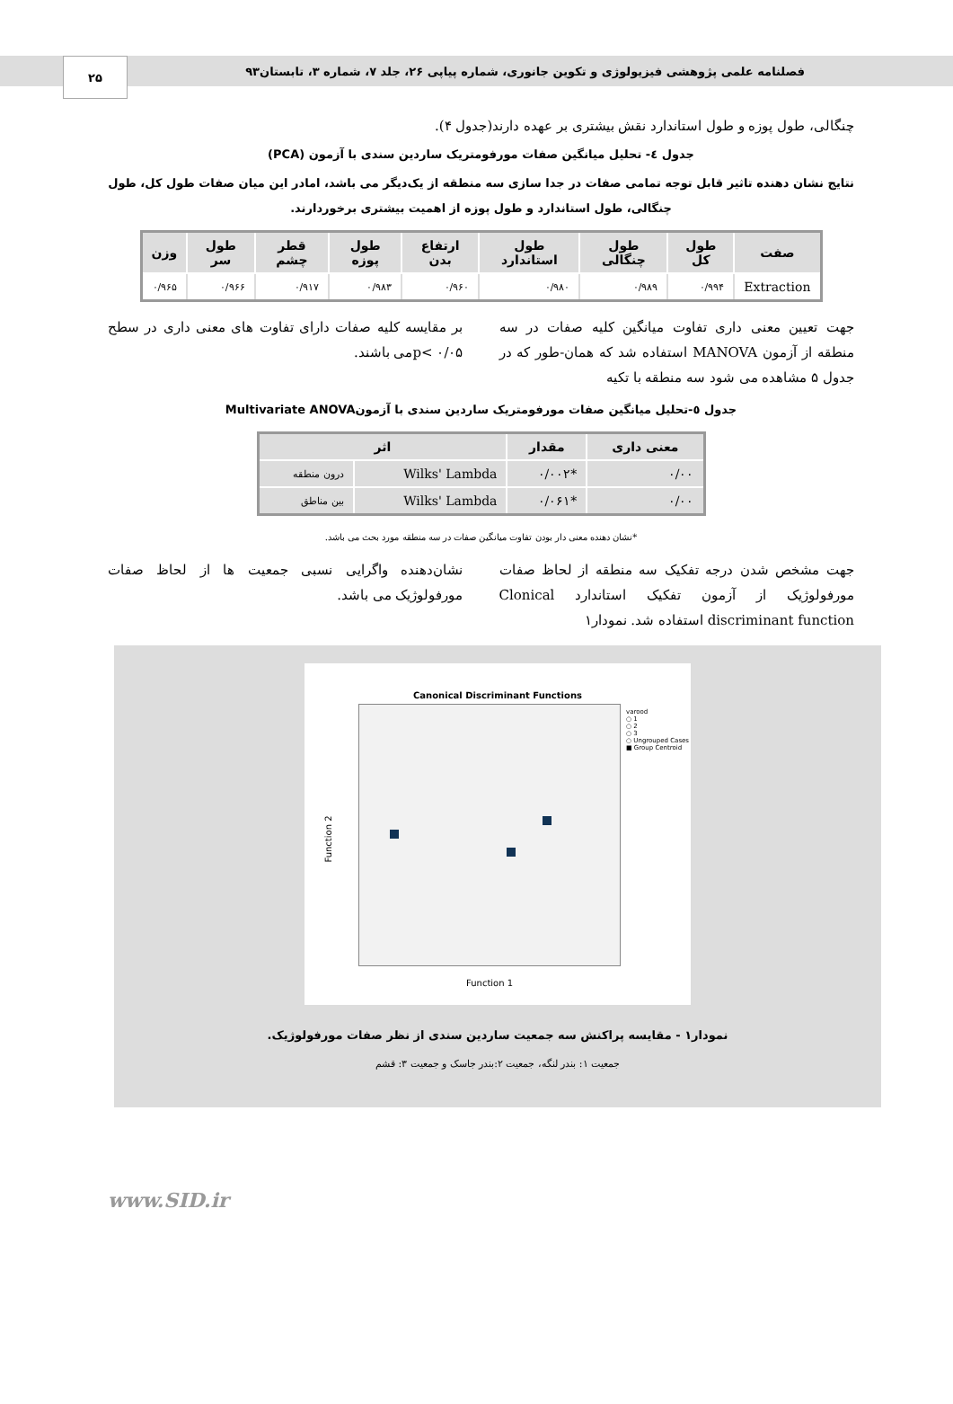فصلنامه علمی پژوهشی فیزیولوژی و تکوین جانوری، شماره پیاپی ۲۶، جلد ۷، شماره ۳، تابستان۹۳
۲۵
چنگالی، طول پوزه و طول استاندارد نقش بیشتری بر عهده دارند(جدول ۴).
جدول ٤- تحلیل میانگین صفات مورفومتریک ساردین سندی با آزمون (PCA)
نتایج نشان دهنده تاثیر قابل توجه تمامی صفات در جدا سازی سه منطقه از یک‌دیگر می باشد، امادر این میان صفات طول کل، طول چنگالی، طول استاندارد و طول پوزه از اهمیت بیشتری برخوردارند.
| صفت | طول کل | طول چنگالی | طول استاندارد | ارتفاع بدن | طول پوزه | قطر چشم | طول سر | وزن |
| --- | --- | --- | --- | --- | --- | --- | --- | --- |
| Extraction | ۰/۹۹۴ | ۰/۹۸۹ | ۰/۹۸۰ | ۰/۹۶۰ | ۰/۹۸۳ | ۰/۹۱۷ | ۰/۹۶۶ | ۰/۹۶۵ |
جهت تعیین معنی داری تفاوت میانگین کلیه صفات در سه منطقه از آزمون MANOVA استفاده شد که همان-طور که در جدول ۵ مشاهده می شود سه منطقه با تکیه
بر مقایسه کلیه صفات دارای تفاوت های معنی داری در سطح p< ۰/۰۵می باشند.
جدول ٥-تحلیل میانگین صفات مورفومتریک ساردین سندی با آزمونMultivariate ANOVA
| معنی داری | مقدار | اثر | |
| --- | --- | --- | --- |
| ۰/۰۰ | *۰/۰۰۲ | Wilks' Lambda | درون منطقه |
| ۰/۰۰ | *۰/۰۶۱ | Wilks' Lambda | بین مناطق |
*نشان دهنده معنی دار بودن تفاوت میانگین صفات در سه منطقه مورد بحث می باشد.
جهت مشخص شدن درجه تفکیک سه منطقه از لحاظ صفات مورفولوژیک از آزمون تفکیک استاندارد Clonical discriminant function استفاده شد. نمودار۱
نشان‌دهنده واگرایی نسبی جمعیت ها از لحاظ صفات مورفولوژیک می باشد.
Canonical Discriminant Functions
varood
○ 1
○ 2
○ 3
○ Ungrouped Cases
■ Group Centroid
Function 2
Function 1
نمودار۱ - مقایسه پراکنش سه جمعیت ساردین سندی از نظر صفات مورفولوژیک.
جمعیت ۱: بندر لنگه، جمعیت ۲:بندر جاسک و جمعیت ۳: قشم
www.SID.ir